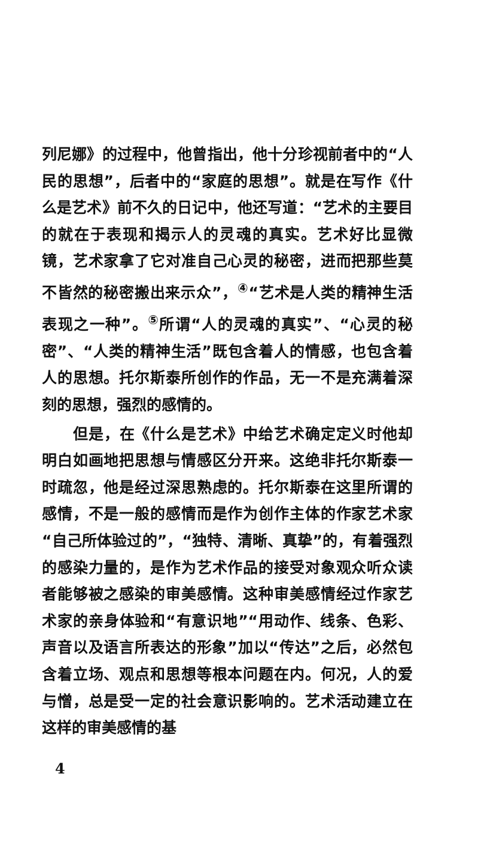列尼娜》的过程中，他曾指出，他十分珍视前者中的“人民的思想”，后者中的“家庭的思想”。就是在写作《什么是艺术》前不久的日记中，他还写道：“艺术的主要目的就在于表现和揭示人的灵魂的真实。艺术好比显微镜，艺术家拿了它对准自己心灵的秘密，进而把那些莫不皆然的秘密搬出来示众”，<sup>④</sup>“艺术是人类的精神生活表现之一种”。<sup>⑤</sup>所谓“人的灵魂的真实”、“心灵的秘密”、“人类的精神生活”既包含着人的情感，也包含着人的思想。托尔斯泰所创作的作品，无一不是充满着深刻的思想，强烈的感情的。
但是，在《什么是艺术》中给艺术确定定义时他却明白如画地把思想与情感区分开来。这绝非托尔斯泰一时疏忽，他是经过深思熟虑的。托尔斯泰在这里所谓的感情，不是一般的感情而是作为创作主体的作家艺术家“自己所体验过的”，“独特、清晰、真挚”的，有着强烈的感染力量的，是作为艺术作品的接受对象观众听众读者能够被之感染的审美感情。这种审美感情经过作家艺术家的亲身体验和“有意识地”“用动作、线条、色彩、声音以及语言所表达的形象”加以“传达”之后，必然包含着立场、观点和思想等根本问题在内。何况，人的爱与憎，总是受一定的社会意识影响的。艺术活动建立在这样的审美感情的基
4